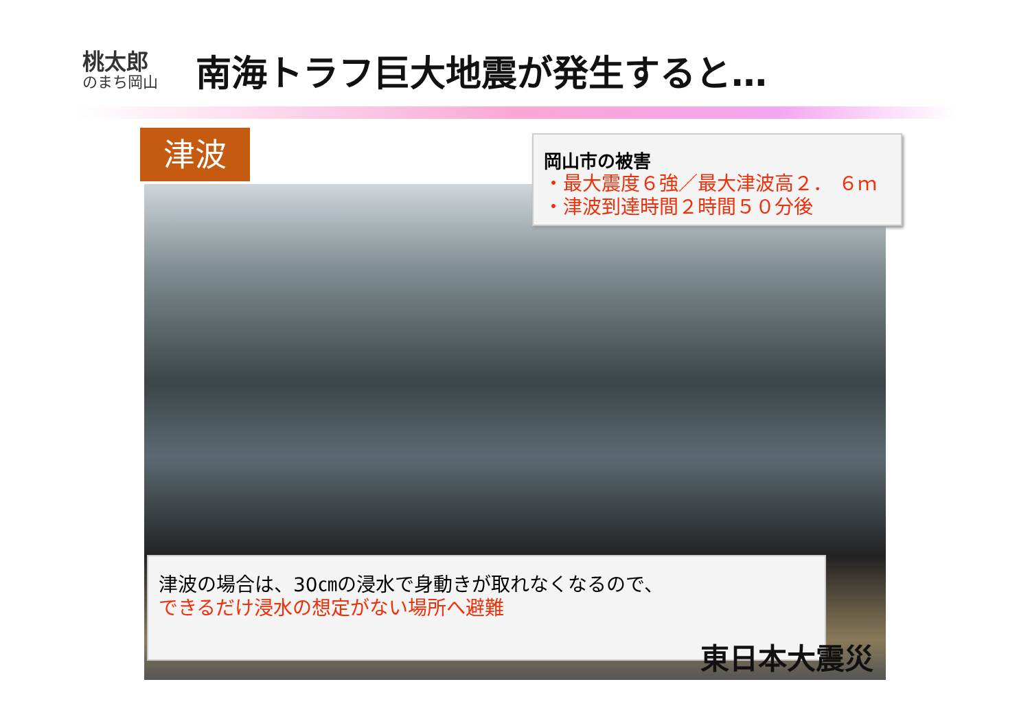桃太郎
のまち岡山
南海トラフ巨大地震が発生すると…
津波
岡山市の被害
・最大震度６強／最大津波高２． ６ｍ
・津波到達時間２時間５０分後
津波の場合は、30㎝の浸水で身動きが取れなくなるので、
できるだけ浸水の想定がない場所へ避難
東日本大震災